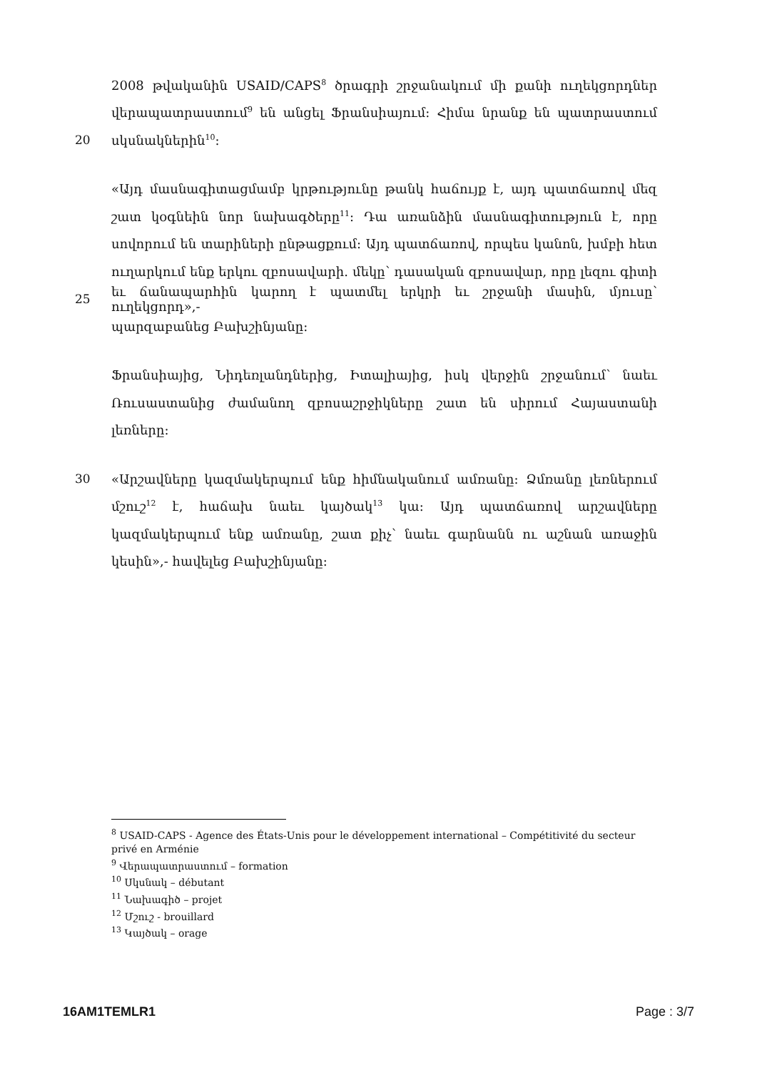2008 թվականին USAID/CAPS<sup>8</sup> ծրագրի շրջանակում մի քանի ուղեկցորդներ
վերապատրաստում<sup>9</sup> են անցել Ֆրանսիայում: Հիմա նրանք են պատրաստում
20 սկսնակներին<sup>10</sup>:
«Այդ մասնագիտացմամբ կրթությունը թանկ հաճույք է, այդ պատճառով մեզ
շատ կօգնեին նոր նախագծերը<sup>11</sup>: Դա առանձին մասնագիտություն է, որը
սովորում են տարիների ընթացքում: Այդ պատճառով, որպես կանոն, խմբի հետ
ուղարկում ենք երկու զբոսավարի. մեկը՝ դասական զբոսավար, որը լեզու գիտի
25 եւ ճանապարհին կարող է պատմել երկրի եւ շրջանի մասին, մյուսը՝ ուղեկցորդ»,-
պարզաբանեց Բախշինյանը:
Ֆրանսիայից, Նիդեռլանդներից, Իտալիայից, իսկ վերջին շրջանում՝ նաեւ
Ռուսաստանից ժամանող զբոսաշրջիկները շատ են սիրում Հայաստանի
լեռները:
30 «Արշավները կազմակերպում ենք հիմնականում ամռանը: Ձմռանը լեռներում
մշուշ<sup>12</sup> է, հաճախ նաեւ կայծակ<sup>13</sup> կա: Այդ պատճառով արշավները
կազմակերպում ենք ամռանը, շատ քիչ՝ նաեւ գարնանն ու աշնան առաջին
կեսին»,- հավելեց Բախշինյանը:
<sup>8</sup> USAID-CAPS - Agence des États-Unis pour le développement international – Compétitivité du secteur privé en Arménie
<sup>9</sup> Վերապատրաստում – formation
<sup>10</sup> Սկսնակ – débutant
<sup>11</sup> Նախագիծ – projet
<sup>12</sup> Մշուշ - brouillard
<sup>13</sup> Կայծակ – orage
16AM1TEMLR1 Page : 3/7